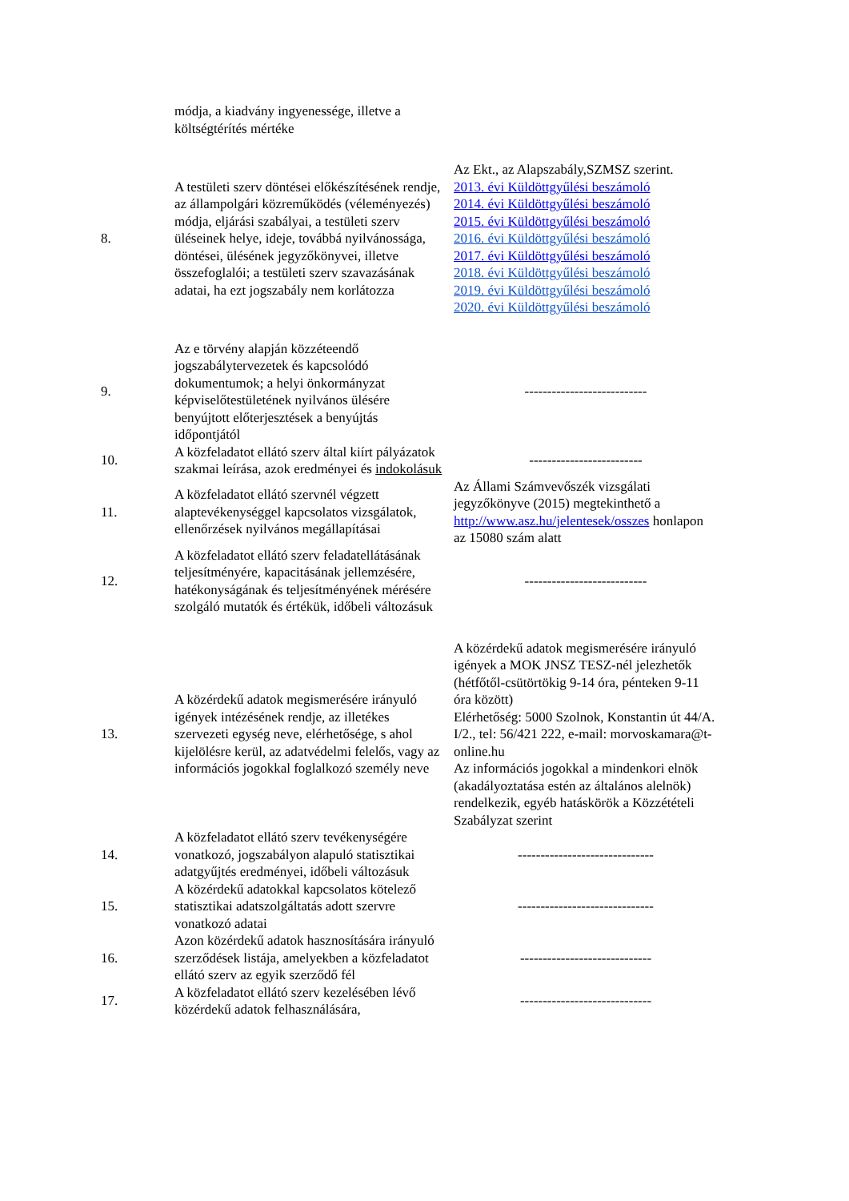| | módja, a kiadvány ingyenessége, illetve a költségtérítés mértéke | |
| 8. | A testületi szerv döntései előkészítésének rendje, az állampolgári közreműködés (véleményezés) módja, eljárási szabályai, a testületi szerv üléseinek helye, ideje, továbbá nyilvánossága, döntései, ülésének jegyzőkönyvei, illetve összefoglalói; a testületi szerv szavazásának adatai, ha ezt jogszabály nem korlátozza | Az Ekt., az Alapszabály,SZMSZ szerint. 2013. évi Küldöttgyűlési beszámoló 2014. évi Küldöttgyűlési beszámoló 2015. évi Küldöttgyűlési beszámoló 2016. évi Küldöttgyűlési beszámoló 2017. évi Küldöttgyűlési beszámoló 2018. évi Küldöttgyűlési beszámoló 2019. évi Küldöttgyűlési beszámoló 2020. évi Küldöttgyűlési beszámoló |
| 9. | Az e törvény alapján közzéteendő jogszabálytervezetek és kapcsolódó dokumentumok; a helyi önkormányzat képviselőtestületének nyilvános ülésére benyújtott előterjesztések a benyújtás időpontjától | --------------------------- |
| 10. | A közfeladatot ellátó szerv által kiírt pályázatok szakmai leírása, azok eredményei és indokolásuk | ------------------------- |
| 11. | A közfeladatot ellátó szervnél végzett alaptevékenységgel kapcsolatos vizsgálatok, ellenőrzések nyilvános megállapításai | Az Állami Számvevőszék vizsgálati jegyzőkönyve (2015) megtekinthető a http://www.asz.hu/jelentesek/osszes honlapon az 15080 szám alatt |
| 12. | A közfeladatot ellátó szerv feladatellátásának teljesítményére, kapacitásának jellemzésére, hatékonyságának és teljesítményének mérésére szolgáló mutatók és értékük, időbeli változásuk | --------------------------- |
| 13. | A közérdekű adatok megismerésére irányuló igények intézésének rendje, az illetékes szervezeti egység neve, elérhetősége, s ahol kijelölésre kerül, az adatvédelmi felelős, vagy az információs jogokkal foglalkozó személy neve | A közérdekű adatok megismerésére irányuló igények a MOK JNSZ TESZ-nél jelezhetők (hétfőtől-csütörtökig 9-14 óra, pénteken 9-11 óra között) Elérhetőség: 5000 Szolnok, Konstantin út 44/A. I/2., tel: 56/421 222, e-mail: morvoskamara@t-online.hu Az információs jogokkal a mindenkori elnök (akadályoztatása estén az általános alelnök) rendelkezik, egyéb hatáskörök a Közzétételi Szabályzat szerint |
| 14. | A közfeladatot ellátó szerv tevékenységére vonatkozó, jogszabályon alapuló statisztikai adatgyűjtés eredményei, időbeli változásuk | ------------------------------ |
| 15. | A közérdekű adatokkal kapcsolatos kötelező statisztikai adatszolgáltatás adott szervre vonatkozó adatai | ------------------------------ |
| 16. | Azon közérdekű adatok hasznosítására irányuló szerződések listája, amelyekben a közfeladatot ellátó szerv az egyik szerződő fél | ----------------------------- |
| 17. | A közfeladatot ellátó szerv kezelésében lévő közérdekű adatok felhasználására, | ----------------------------- |